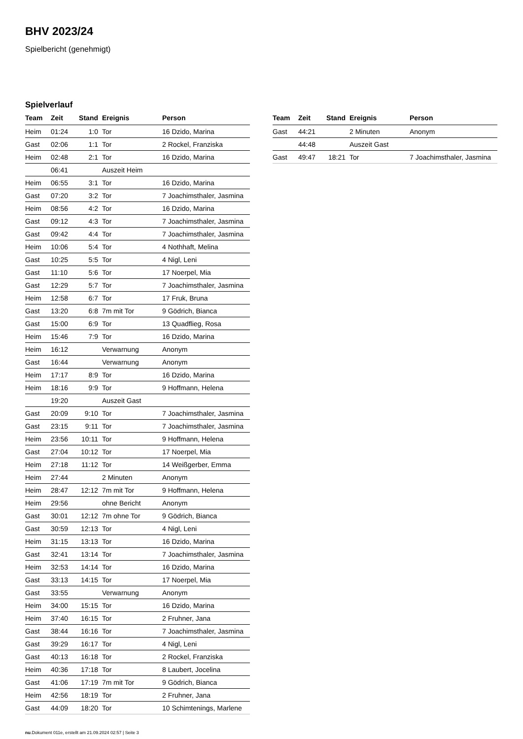BHV 2023/24
Spielbericht (genehmigt)
Spielverlauf
| Team | Zeit | Stand | Ereignis | Person |
| --- | --- | --- | --- | --- |
| Heim | 01:24 | 1:0 | Tor | 16 Dzido, Marina |
| Gast | 02:06 | 1:1 | Tor | 2 Rockel, Franziska |
| Heim | 02:48 | 2:1 | Tor | 16 Dzido, Marina |
| | 06:41 | | Auszeit Heim | |
| Heim | 06:55 | 3:1 | Tor | 16 Dzido, Marina |
| Gast | 07:20 | 3:2 | Tor | 7 Joachimsthaler, Jasmina |
| Heim | 08:56 | 4:2 | Tor | 16 Dzido, Marina |
| Gast | 09:12 | 4:3 | Tor | 7 Joachimsthaler, Jasmina |
| Gast | 09:42 | 4:4 | Tor | 7 Joachimsthaler, Jasmina |
| Heim | 10:06 | 5:4 | Tor | 4 Nothhaft, Melina |
| Gast | 10:25 | 5:5 | Tor | 4 Nigl, Leni |
| Gast | 11:10 | 5:6 | Tor | 17 Noerpel, Mia |
| Gast | 12:29 | 5:7 | Tor | 7 Joachimsthaler, Jasmina |
| Heim | 12:58 | 6:7 | Tor | 17 Fruk, Bruna |
| Gast | 13:20 | 6:8 | 7m mit Tor | 9 Gödrich, Bianca |
| Gast | 15:00 | 6:9 | Tor | 13 Quadflieg, Rosa |
| Heim | 15:46 | 7:9 | Tor | 16 Dzido, Marina |
| Heim | 16:12 | | Verwarnung | Anonym |
| Gast | 16:44 | | Verwarnung | Anonym |
| Heim | 17:17 | 8:9 | Tor | 16 Dzido, Marina |
| Heim | 18:16 | 9:9 | Tor | 9 Hoffmann, Helena |
| | 19:20 | | Auszeit Gast | |
| Gast | 20:09 | 9:10 | Tor | 7 Joachimsthaler, Jasmina |
| Gast | 23:15 | 9:11 | Tor | 7 Joachimsthaler, Jasmina |
| Heim | 23:56 | 10:11 | Tor | 9 Hoffmann, Helena |
| Gast | 27:04 | 10:12 | Tor | 17 Noerpel, Mia |
| Heim | 27:18 | 11:12 | Tor | 14 Weißgerber, Emma |
| Heim | 27:44 | | 2 Minuten | Anonym |
| Heim | 28:47 | 12:12 | 7m mit Tor | 9 Hoffmann, Helena |
| Heim | 29:56 | | ohne Bericht | Anonym |
| Gast | 30:01 | 12:12 | 7m ohne Tor | 9 Gödrich, Bianca |
| Gast | 30:59 | 12:13 | Tor | 4 Nigl, Leni |
| Heim | 31:15 | 13:13 | Tor | 16 Dzido, Marina |
| Gast | 32:41 | 13:14 | Tor | 7 Joachimsthaler, Jasmina |
| Heim | 32:53 | 14:14 | Tor | 16 Dzido, Marina |
| Gast | 33:13 | 14:15 | Tor | 17 Noerpel, Mia |
| Gast | 33:55 | | Verwarnung | Anonym |
| Heim | 34:00 | 15:15 | Tor | 16 Dzido, Marina |
| Heim | 37:40 | 16:15 | Tor | 2 Fruhner, Jana |
| Gast | 38:44 | 16:16 | Tor | 7 Joachimsthaler, Jasmina |
| Gast | 39:29 | 16:17 | Tor | 4 Nigl, Leni |
| Gast | 40:13 | 16:18 | Tor | 2 Rockel, Franziska |
| Heim | 40:36 | 17:18 | Tor | 8 Laubert, Jocelina |
| Gast | 41:06 | 17:19 | 7m mit Tor | 9 Gödrich, Bianca |
| Heim | 42:56 | 18:19 | Tor | 2 Fruhner, Jana |
| Gast | 44:09 | 18:20 | Tor | 10 Schimtenings, Marlene |
| Team | Zeit | Stand | Ereignis | Person |
| --- | --- | --- | --- | --- |
| Gast | 44:21 | | 2 Minuten | Anonym |
| | 44:48 | | Auszeit Gast | |
| Gast | 49:47 | 18:21 | Tor | 7 Joachimsthaler, Jasmina |
nu.Dokument 011e, erstellt am 21.09.2024 02:57 | Seite 3